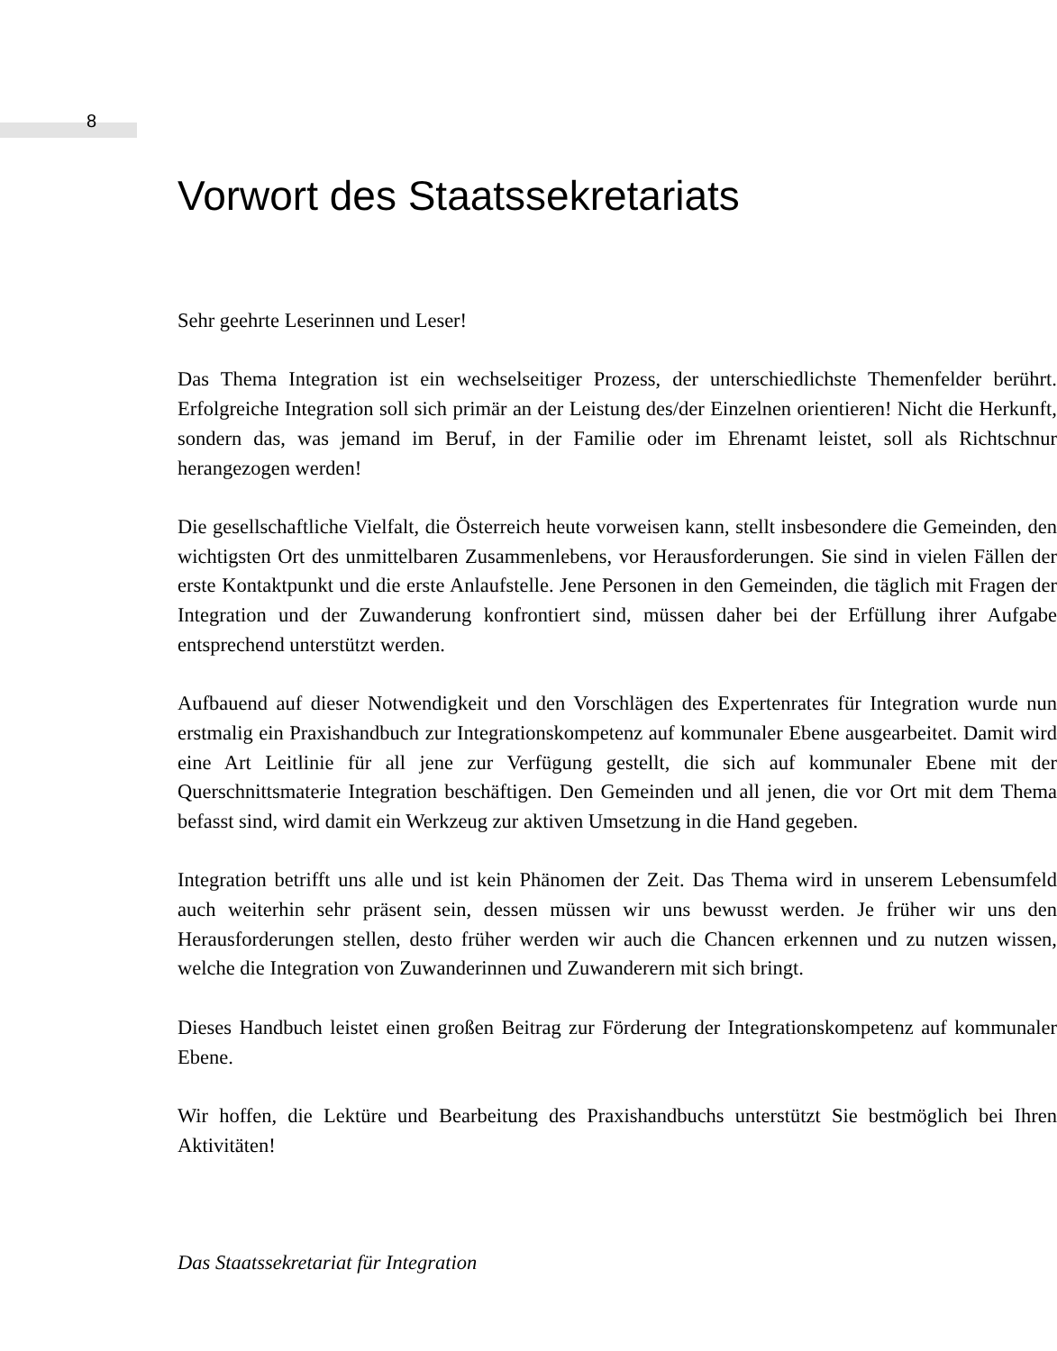8
Vorwort des Staatssekretariats
Sehr geehrte Leserinnen und Leser!
Das Thema Integration ist ein wechselseitiger Prozess, der unterschiedlichste Themenfelder berührt. Erfolgreiche Integration soll sich primär an der Leistung des/der Einzelnen orientieren! Nicht die Herkunft, sondern das, was jemand im Beruf, in der Familie oder im Ehrenamt leistet, soll als Richtschnur herangezogen werden!
Die gesellschaftliche Vielfalt, die Österreich heute vorweisen kann, stellt insbesondere die Gemeinden, den wichtigsten Ort des unmittelbaren Zusammenlebens, vor Herausforderungen. Sie sind in vielen Fällen der erste Kontaktpunkt und die erste Anlaufstelle. Jene Personen in den Gemeinden, die täglich mit Fragen der Integration und der Zuwanderung konfrontiert sind, müssen daher bei der Erfüllung ihrer Aufgabe entsprechend unterstützt werden.
Aufbauend auf dieser Notwendigkeit und den Vorschlägen des Expertenrates für Integration wurde nun erstmalig ein Praxishandbuch zur Integrationskompetenz auf kommunaler Ebene ausgearbeitet. Damit wird eine Art Leitlinie für all jene zur Verfügung gestellt, die sich auf kommunaler Ebene mit der Querschnittsmaterie Integration beschäftigen. Den Gemeinden und all jenen, die vor Ort mit dem Thema befasst sind, wird damit ein Werkzeug zur aktiven Umsetzung in die Hand gegeben.
Integration betrifft uns alle und ist kein Phänomen der Zeit. Das Thema wird in unserem Lebensumfeld auch weiterhin sehr präsent sein, dessen müssen wir uns bewusst werden. Je früher wir uns den Herausforderungen stellen, desto früher werden wir auch die Chancen erkennen und zu nutzen wissen, welche die Integration von Zuwanderinnen und Zuwanderern mit sich bringt.
Dieses Handbuch leistet einen großen Beitrag zur Förderung der Integrationskompetenz auf kommunaler Ebene.
Wir hoffen, die Lektüre und Bearbeitung des Praxishandbuchs unterstützt Sie bestmöglich bei Ihren Aktivitäten!
Das Staatssekretariat für Integration